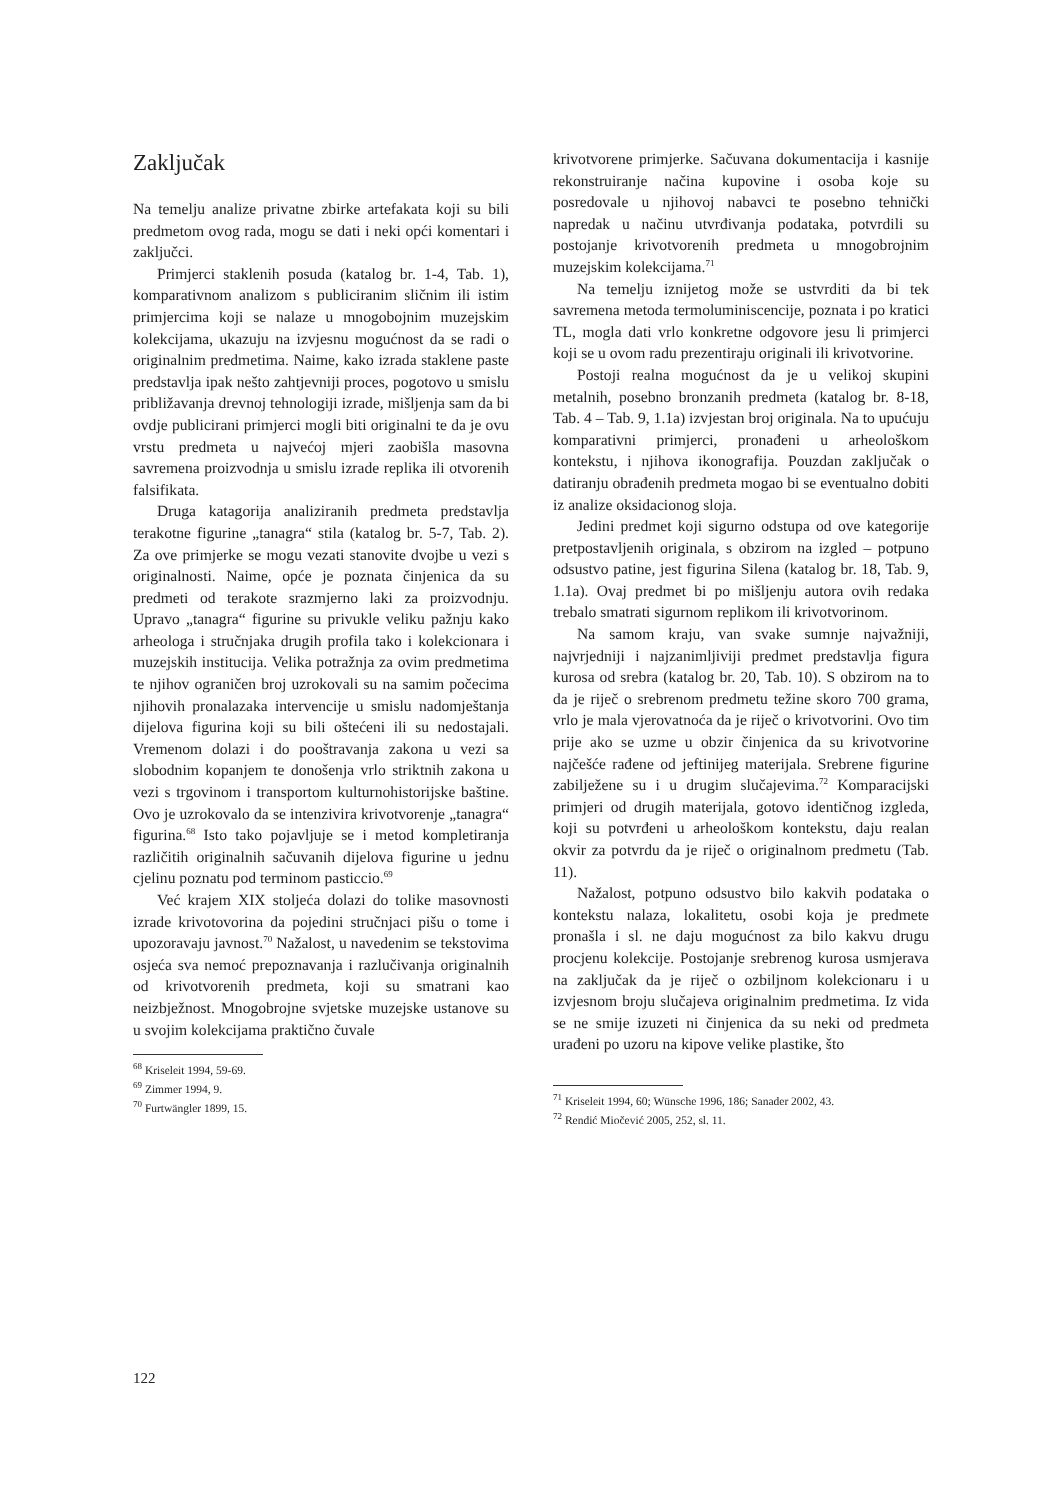Zaključak
Na temelju analize privatne zbirke artefakata koji su bili predmetom ovog rada, mogu se dati i neki opći komentari i zaključci.
Primjerci staklenih posuda (katalog br. 1-4, Tab. 1), komparativnom analizom s publiciranim sličnim ili istim primjercima koji se nalaze u mnogobojnim muzejskim kolekcijama, ukazuju na izvjesnu mogućnost da se radi o originalnim predmetima. Naime, kako izrada staklene paste predstavlja ipak nešto zahtjevniji proces, pogotovo u smislu približavanja drevnoj tehnologiji izrade, mišljenja sam da bi ovdje publicirani primjerci mogli biti originalni te da je ovu vrstu predmeta u najvećoj mjeri zaobišla masovna savremena proizvodnja u smislu izrade replika ili otvorenih falsifikata.
Druga katagorija analiziranih predmeta predstavlja terakotne figurine „tanagra“ stila (katalog br. 5-7, Tab. 2). Za ove primjerke se mogu vezati stanovite dvojbe u vezi s originalnosti. Naime, opće je poznata činjenica da su predmeti od terakote srazmjerno laki za proizvodnju. Upravo „tanagra“ figurine su privukle veliku pažnju kako arheologa i stručnjaka drugih profila tako i kolekcionara i muzejskih institucija. Velika potražnja za ovim predmetima te njihov ograničen broj uzrokovali su na samim počecima njihovih pronalazaka intervencije u smislu nadomještanja dijelova figurina koji su bili oštećeni ili su nedostajali. Vremenom dolazi i do pooštravanja zakona u vezi sa slobodnim kopanjem te donošenja vrlo striktnih zakona u vezi s trgovinom i transportom kulturnohistorijske baštine. Ovo je uzrokovalo da se intenzivira krivotvorenje „tanagra“ figurina.<sup>68</sup> Isto tako pojavljuje se i metod kompletiranja različitih originalnih sačuvanih dijelova figurine u jednu cjelinu poznatu pod terminom pasticcio.<sup>69</sup>
Već krajem XIX stoljeća dolazi do tolike masovnosti izrade krivotovorina da pojedini stručnjaci pišu o tome i upozoravaju javnost.<sup>70</sup> Nažalost, u navedenim se tekstovima osjeća sva nemoć prepoznavanja i razlučivanja originalnih od krivotvorenih predmeta, koji su smatrani kao neizbježnost. Mnogobrojne svjetske muzejske ustanove su u svojim kolekcijama praktično čuvale
<sup>68</sup> Kriseleit 1994, 59-69.
<sup>69</sup> Zimmer 1994, 9.
<sup>70</sup> Furtwängler 1899, 15.
krivotvorene primjerke. Sačuvana dokumentacija i kasnije rekonstruiranje načina kupovine i osoba koje su posredovale u njihovoj nabavci te posebno tehnički napredak u načinu utvrđivanja podataka, potvrdili su postojanje krivotvorenih predmeta u mnogobrojnim muzejskim kolekcijama.<sup>71</sup>
Na temelju iznijetog može se ustvrditi da bi tek savremena metoda termoluminiscencije, poznata i po kratici TL, mogla dati vrlo konkretne odgovore jesu li primjerci koji se u ovom radu prezentiraju originali ili krivotvorine.
Postoji realna mogućnost da je u velikoj skupini metalnih, posebno bronzanih predmeta (katalog br. 8-18, Tab. 4 – Tab. 9, 1.1a) izvjestan broj originala. Na to upućuju komparativni primjerci, pronađeni u arheološkom kontekstu, i njihova ikonografija. Pouzdan zaključak o datiranju obrađenih predmeta mogao bi se eventualno dobiti iz analize oksidacionog sloja.
Jedini predmet koji sigurno odstupa od ove kategorije pretpostavljenih originala, s obzirom na izgled – potpuno odsustvo patine, jest figurina Silena (katalog br. 18, Tab. 9, 1.1a). Ovaj predmet bi po mišljenju autora ovih redaka trebalo smatrati sigurnom replikom ili krivotvorinom.
Na samom kraju, van svake sumnje najvažniji, najvrjedniji i najzanimljiviji predmet predstavlja figura kurosa od srebra (katalog br. 20, Tab. 10). S obzirom na to da je riječ o srebrenom predmetu težine skoro 700 grama, vrlo je mala vjerovatnoća da je riječ o krivotvorini. Ovo tim prije ako se uzme u obzir činjenica da su krivotvorine najčešće rađene od jeftinijeg materijala. Srebrene figurine zabilježene su i u drugim slučajevima.<sup>72</sup> Komparacijski primjeri od drugih materijala, gotovo identičnog izgleda, koji su potvrđeni u arheološkom kontekstu, daju realan okvir za potvrdu da je riječ o originalnom predmetu (Tab. 11).
Nažalost, potpuno odsustvo bilo kakvih podataka o kontekstu nalaza, lokalitetu, osobi koja je predmete pronašla i sl. ne daju mogućnost za bilo kakvu drugu procjenu kolekcije. Postojanje srebrenog kurosa usmjerava na zaključak da je riječ o ozbiljnom kolekcionaru i u izvjesnom broju slučajeva originalnim predmetima. Iz vida se ne smije izuzeti ni činjenica da su neki od predmeta urađeni po uzoru na kipove velike plastike, što
<sup>71</sup> Kriseleit 1994, 60; Wünsche 1996, 186; Sanader 2002, 43.
<sup>72</sup> Rendić Miočević 2005, 252, sl. 11.
122